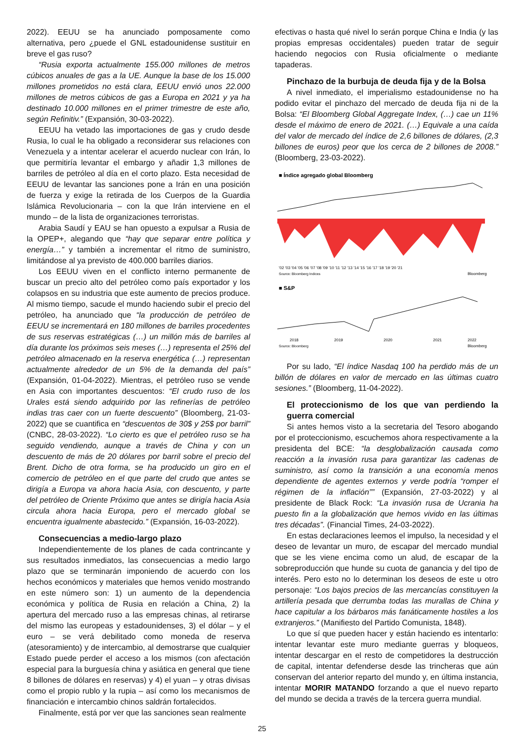2022). EEUU se ha anunciado pomposamente como alternativa, pero ¿puede el GNL estadounidense sustituir en breve el gas ruso?
“Rusia exporta actualmente 155.000 millones de metros cúbicos anuales de gas a la UE. Aunque la base de los 15.000 millones prometidos no está clara, EEUU envió unos 22.000 millones de metros cúbicos de gas a Europa en 2021 y ya ha destinado 10.000 millones en el primer trimestre de este año, según Refinitiv.” (Expansión, 30-03-2022).
EEUU ha vetado las importaciones de gas y crudo desde Rusia, lo cual le ha obligado a reconsiderar sus relaciones con Venezuela y a intentar acelerar el acuerdo nuclear con Irán, lo que permitiría levantar el embargo y añadir 1,3 millones de barriles de petróleo al día en el corto plazo. Esta necesidad de EEUU de levantar las sanciones pone a Irán en una posición de fuerza y exige la retirada de los Cuerpos de la Guardia Islámica Revolucionaria – con la que Irán interviene en el mundo – de la lista de organizaciones terroristas.
Arabia Saudí y EAU se han opuesto a expulsar a Rusia de la OPEP+, alegando que “hay que separar entre política y energía…” y también a incrementar el ritmo de suministro, limitándose al ya previsto de 400.000 barriles diarios.
Los EEUU viven en el conflicto interno permanente de buscar un precio alto del petróleo como país exportador y los colapsos en su industria que este aumento de precios produce. Al mismo tiempo, sacude el mundo haciendo subir el precio del petróleo, ha anunciado que “la producción de petróleo de EEUU se incrementará en 180 millones de barriles procedentes de sus reservas estratégicas (…) un millón más de barriles al día durante los próximos seis meses (…) representa el 25% del petróleo almacenado en la reserva energética (…) representan actualmente alrededor de un 5% de la demanda del país” (Expansión, 01-04-2022). Mientras, el petróleo ruso se vende en Asia con importantes descuentos: “El crudo ruso de los Urales está siendo adquirido por las refinerías de petróleo indias tras caer con un fuerte descuento” (Bloomberg, 21-03-2022) que se cuantifica en “descuentos de 30$ y 25$ por barril” (CNBC, 28-03-2022). “Lo cierto es que el petróleo ruso se ha seguido vendiendo, aunque a través de China y con un descuento de más de 20 dólares por barril sobre el precio del Brent. Dicho de otra forma, se ha producido un giro en el comercio de petróleo en el que parte del crudo que antes se dirigía a Europa va ahora hacia Asia, con descuento, y parte del petróleo de Oriente Próximo que antes se dirigía hacia Asia circula ahora hacia Europa, pero el mercado global se encuentra igualmente abastecido.” (Expansión, 16-03-2022).
Consecuencias a medio-largo plazo
Independientemente de los planes de cada contrincante y sus resultados inmediatos, las consecuencias a medio largo plazo que se terminarán imponiendo de acuerdo con los hechos económicos y materiales que hemos venido mostrando en este número son: 1) un aumento de la dependencia económica y política de Rusia en relación a China, 2) la apertura del mercado ruso a las empresas chinas, al retirarse del mismo las europeas y estadounidenses, 3) el dólar – y el euro – se verá debilitado como moneda de reserva (atesoramiento) y de intercambio, al demostrarse que cualquier Estado puede perder el acceso a los mismos (con afectación especial para la burguesía china y asiática en general que tiene 8 billones de dólares en reservas) y 4) el yuan – y otras divisas como el propio rublo y la rupia – así como los mecanismos de financiación e intercambio chinos saldrán fortalecidos.
Finalmente, está por ver que las sanciones sean realmente
efectivas o hasta qué nivel lo serán porque China e India (y las propias empresas occidentales) pueden tratar de seguir haciendo negocios con Rusia oficialmente o mediante tapaderas.
Pinchazo de la burbuja de deuda fija y de la Bolsa
A nivel inmediato, el imperialismo estadounidense no ha podido evitar el pinchazo del mercado de deuda fija ni de la Bolsa: “El Bloomberg Global Aggregate Index, (…) cae un 11% desde el máximo de enero de 2021. (…) Equivale a una caída del valor de mercado del índice de 2,6 billones de dólares, (2,3 billones de euros) peor que los cerca de 2 billones de 2008.” (Bloomberg, 23-03-2022).
■ Índice agregado global Bloomberg
'02 '03 '04 '05 '06 '07 '08 '09 '10 '11 '12 '13 '14 '15 '16 '17 '18 '19 '20 '21
Source: Bloomberg Indices
Bloomberg
■ S&P
2018
2019
2020
2021
2022
Source: Bloomberg
Bloomberg
Por su lado, “El índice Nasdaq 100 ha perdido más de un billón de dólares en valor de mercado en las últimas cuatro sesiones.” (Bloomberg, 11-04-2022).
El proteccionismo de los que van perdiendo la guerra comercial
Si antes hemos visto a la secretaria del Tesoro abogando por el proteccionismo, escuchemos ahora respectivamente a la presidenta del BCE: “la desglobalización causada como reacción a la invasión rusa para garantizar las cadenas de suministro, así como la transición a una economía menos dependiente de agentes externos y verde podría “romper el régimen de la inflación”” (Expansión, 27-03-2022) y al presidente de Black Rock: “La invasión rusa de Ucrania ha puesto fin a la globalización que hemos vivido en las últimas tres décadas”. (Financial Times, 24-03-2022).
En estas declaraciones leemos el impulso, la necesidad y el deseo de levantar un muro, de escapar del mercado mundial que se les viene encima como un alud, de escapar de la sobreproducción que hunde su cuota de ganancia y del tipo de interés. Pero esto no lo determinan los deseos de este u otro personaje: “Los bajos precios de las mercancías constituyen la artillería pesada que derrumba todas las murallas de China y hace capitular a los bárbaros más fanáticamente hostiles a los extranjeros.” (Manifiesto del Partido Comunista, 1848).
Lo que sí que pueden hacer y están haciendo es intentarlo: intentar levantar este muro mediante guerras y bloqueos, intentar descargar en el resto de competidores la destrucción de capital, intentar defenderse desde las trincheras que aún conservan del anterior reparto del mundo y, en última instancia, intentar MORIR MATANDO forzando a que el nuevo reparto del mundo se decida a través de la tercera guerra mundial.
25